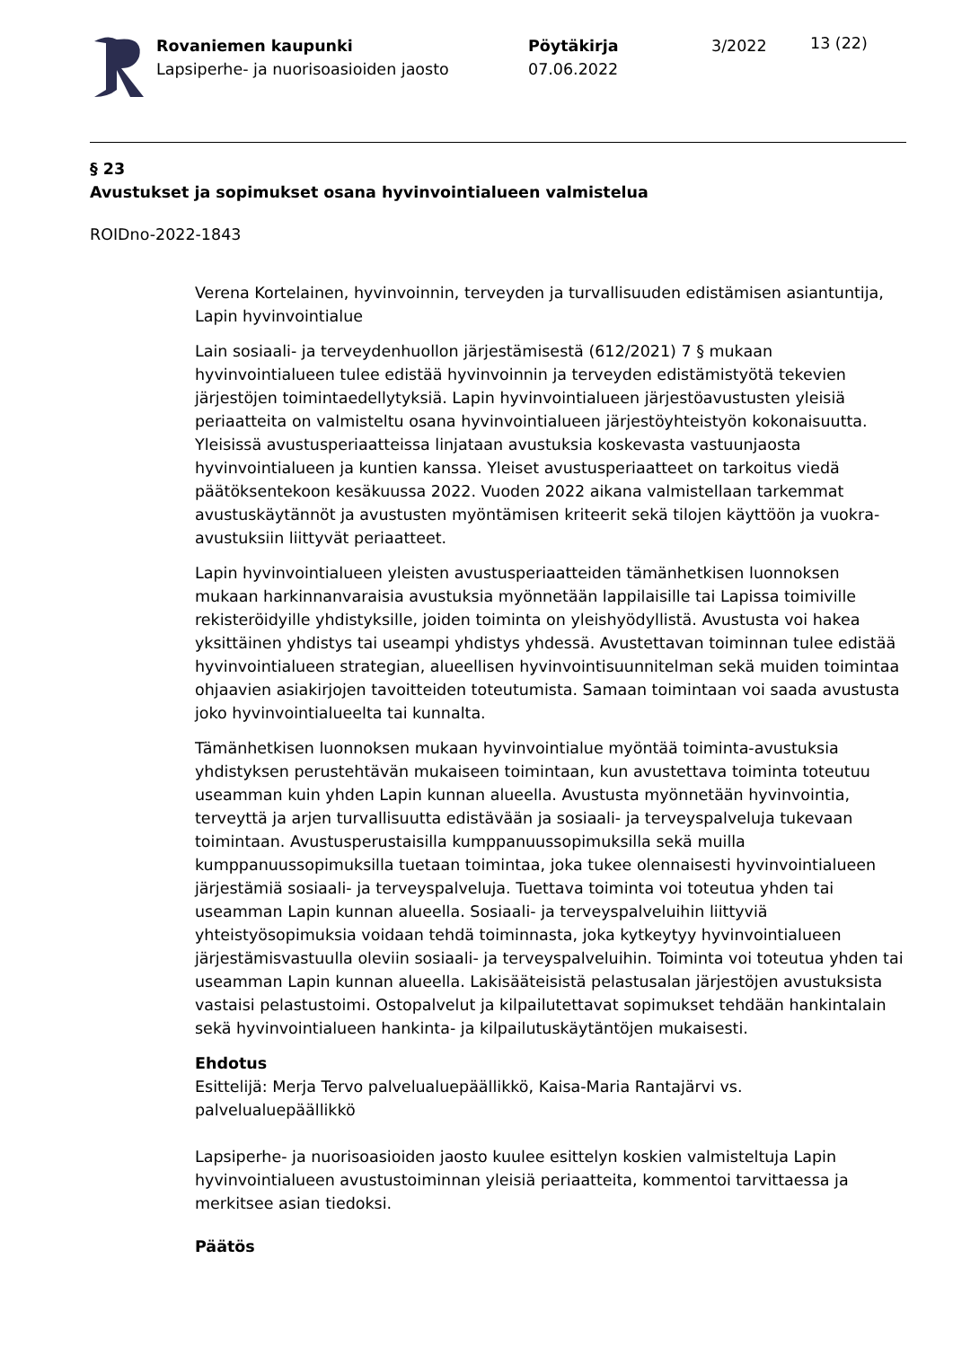Rovaniemen kaupunki
Lapsiperhe- ja nuorisoasioiden jaosto
Pöytäkirja
07.06.2022
3/2022
13 (22)
§ 23
Avustukset ja sopimukset osana hyvinvointialueen valmistelua
ROIDno-2022-1843
Verena Kortelainen, hyvinvoinnin, terveyden ja turvallisuuden edistämisen asiantuntija, Lapin hyvinvointialue
Lain sosiaali- ja terveydenhuollon järjestämisestä (612/2021) 7 § mukaan hyvinvointialueen tulee edistää hyvinvoinnin ja terveyden edistämistyötä tekevien järjestöjen toimintaedellytyksiä. Lapin hyvinvointialueen järjestöavustusten yleisiä periaatteita on valmisteltu osana hyvinvointialueen järjestöyhteistyön kokonaisuutta. Yleisissä avustusperiaatteissa linjataan avustuksia koskevasta vastuunjaosta hyvinvointialueen ja kuntien kanssa. Yleiset avustusperiaatteet on tarkoitus viedä päätöksentekoon kesäkuussa 2022. Vuoden 2022 aikana valmistellaan tarkemmat avustuskäytännöt ja avustusten myöntämisen kriteerit sekä tilojen käyttöön ja vuokra-avustuksiin liittyvät periaatteet.
Lapin hyvinvointialueen yleisten avustusperiaatteiden tämänhetkisen luonnoksen mukaan harkinnanvaraisia avustuksia myönnetään lappilaisille tai Lapissa toimiville rekisteröidyille yhdistyksille, joiden toiminta on yleishyödyllistä. Avustusta voi hakea yksittäinen yhdistys tai useampi yhdistys yhdessä. Avustettavan toiminnan tulee edistää hyvinvointialueen strategian, alueellisen hyvinvointisuunnitelman sekä muiden toimintaa ohjaavien asiakirjojen tavoitteiden toteutumista. Samaan toimintaan voi saada avustusta joko hyvinvointialueelta tai kunnalta.
Tämänhetkisen luonnoksen mukaan hyvinvointialue myöntää toiminta-avustuksia yhdistyksen perustehtävän mukaiseen toimintaan, kun avustettava toiminta toteutuu useamman kuin yhden Lapin kunnan alueella. Avustusta myönnetään hyvinvointia, terveyttä ja arjen turvallisuutta edistävään ja sosiaali- ja terveyspalveluja tukevaan toimintaan. Avustusperustaisilla kumppanuussopimuksilla sekä muilla kumppanuussopimuksilla tuetaan toimintaa, joka tukee olennaisesti hyvinvointialueen järjestämiä sosiaali- ja terveyspalveluja. Tuettava toiminta voi toteutua yhden tai useamman Lapin kunnan alueella. Sosiaali- ja terveyspalveluihin liittyviä yhteistyösopimuksia voidaan tehdä toiminnasta, joka kytkeytyy hyvinvointialueen järjestämisvastuulla oleviin sosiaali- ja terveyspalveluihin. Toiminta voi toteutua yhden tai useamman Lapin kunnan alueella. Lakisääteisistä pelastusalan järjestöjen avustuksista vastaisi pelastustoimi. Ostopalvelut ja kilpailutettavat sopimukset tehdään hankintalain sekä hyvinvointialueen hankinta- ja kilpailutuskäytäntöjen mukaisesti.
Ehdotus
Esittelijä: Merja Tervo palvelualuepäällikkö, Kaisa-Maria Rantajärvi vs. palvelualuepäällikkö
Lapsiperhe- ja nuorisoasioiden jaosto kuulee esittelyn koskien valmisteltuja Lapin hyvinvointialueen avustustoiminnan yleisiä periaatteita, kommentoi tarvittaessa ja merkitsee asian tiedoksi.
Päätös